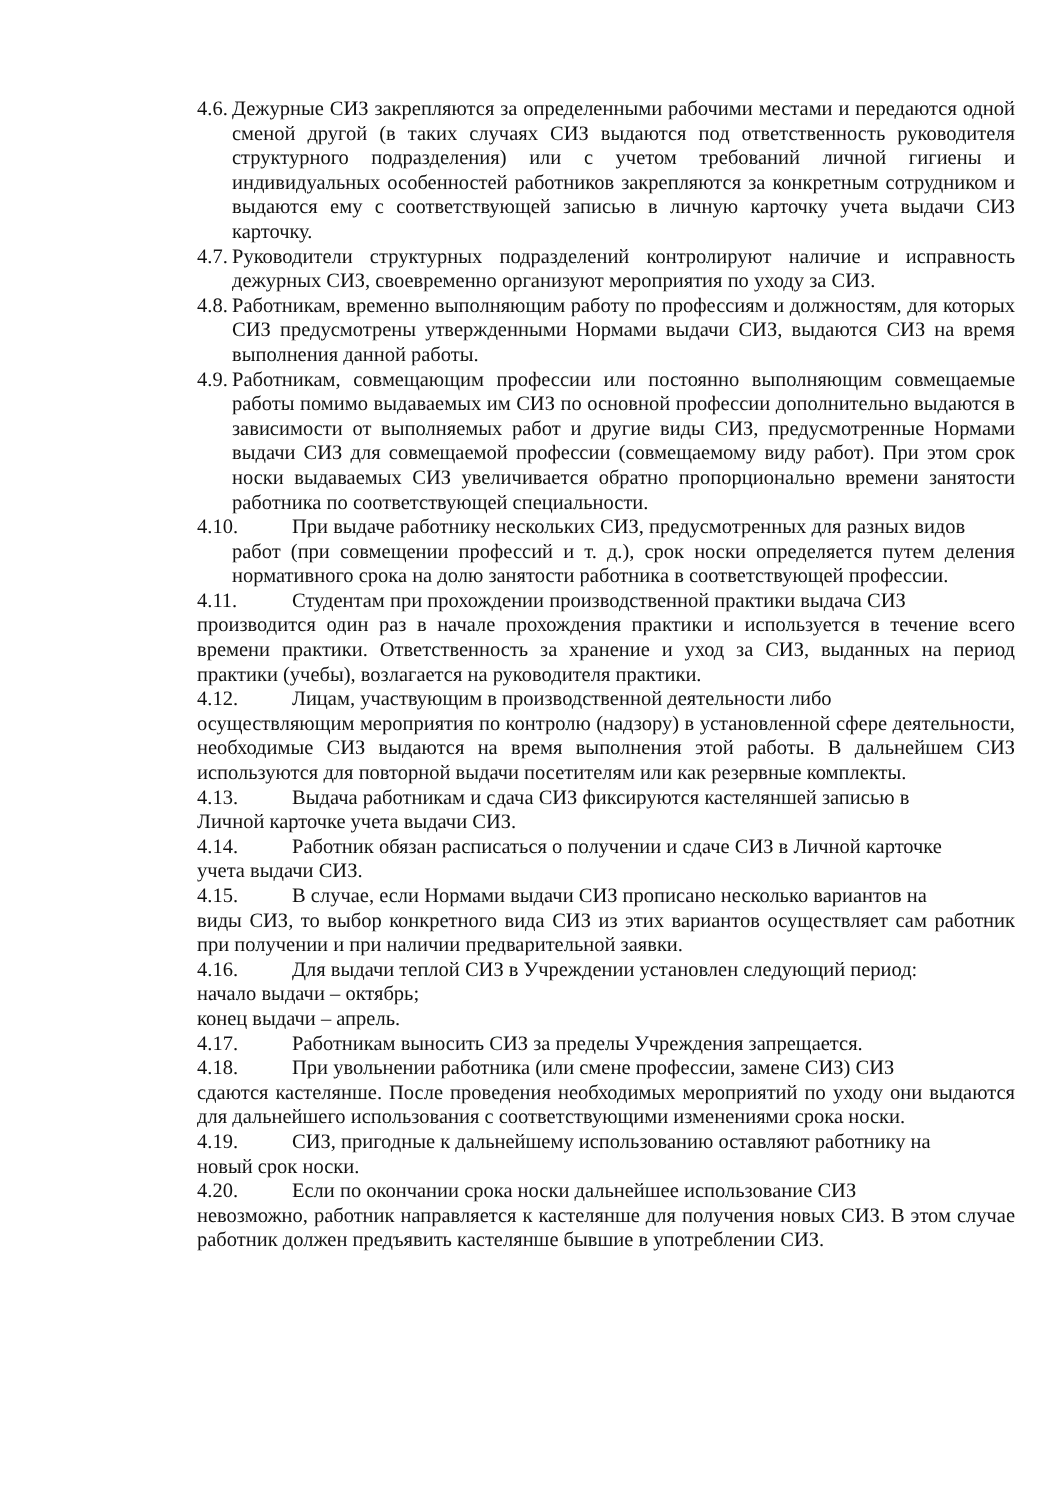4.6.
Дежурные СИЗ закрепляются за определенными рабочими местами и передаются одной сменой другой (в таких случаях СИЗ выдаются под ответственность руководителя структурного подразделения) или с учетом требований личной гигиены и индивидуальных особенностей работников закрепляются за конкретным сотрудником и выдаются ему с соответствующей записью в личную карточку учета выдачи СИЗ карточку.
4.7.
Руководители структурных подразделений контролируют наличие и исправность дежурных СИЗ, своевременно организуют мероприятия по уходу за СИЗ.
4.8.
Работникам, временно выполняющим работу по профессиям и должностям, для которых СИЗ предусмотрены утвержденными Нормами выдачи СИЗ, выдаются СИЗ на время выполнения данной работы.
4.9.
Работникам, совмещающим профессии или постоянно выполняющим совмещаемые работы помимо выдаваемых им СИЗ по основной профессии дополнительно выдаются в зависимости от выполняемых работ и другие виды СИЗ, предусмотренные Нормами выдачи СИЗ для совмещаемой профессии (совмещаемому виду работ). При этом срок носки выдаваемых СИЗ увеличивается обратно пропорционально времени занятости работника по соответствующей специальности.
4.10. При выдаче работнику нескольких СИЗ, предусмотренных для разных видов
работ (при совмещении профессий и т. д.), срок носки определяется путем деления нормативного срока на долю занятости работника в соответствующей профессии.
4.11. Студентам при прохождении производственной практики выдача СИЗ
производится один раз в начале прохождения практики и используется в течение всего времени практики. Ответственность за хранение и уход за СИЗ, выданных на период практики (учебы), возлагается на руководителя практики.
4.12. Лицам, участвующим в производственной деятельности либо
осуществляющим мероприятия по контролю (надзору) в установленной сфере деятельности, необходимые СИЗ выдаются на время выполнения этой работы. В дальнейшем СИЗ используются для повторной выдачи посетителям или как резервные комплекты.
4.13. Выдача работникам и сдача СИЗ фиксируются кастеляншей записью в
Личной карточке учета выдачи СИЗ.
4.14. Работник обязан расписаться о получении и сдаче СИЗ в Личной карточке
учета выдачи СИЗ.
4.15. В случае, если Нормами выдачи СИЗ прописано несколько вариантов на
виды СИЗ, то выбор конкретного вида СИЗ из этих вариантов осуществляет сам работник при получении и при наличии предварительной заявки.
4.16. Для выдачи теплой СИЗ в Учреждении установлен следующий период:
начало выдачи – октябрь;
конец выдачи – апрель.
4.17. Работникам выносить СИЗ за пределы Учреждения запрещается.
4.18. При увольнении работника (или смене профессии, замене СИЗ) СИЗ
сдаются кастелянше. После проведения необходимых мероприятий по уходу они выдаются для дальнейшего использования с соответствующими изменениями срока носки.
4.19. СИЗ, пригодные к дальнейшему использованию оставляют работнику на
новый срок носки.
4.20. Если по окончании срока носки дальнейшее использование СИЗ
невозможно, работник направляется к кастелянше для получения новых СИЗ. В этом случае работник должен предъявить кастелянше бывшие в употреблении СИЗ.